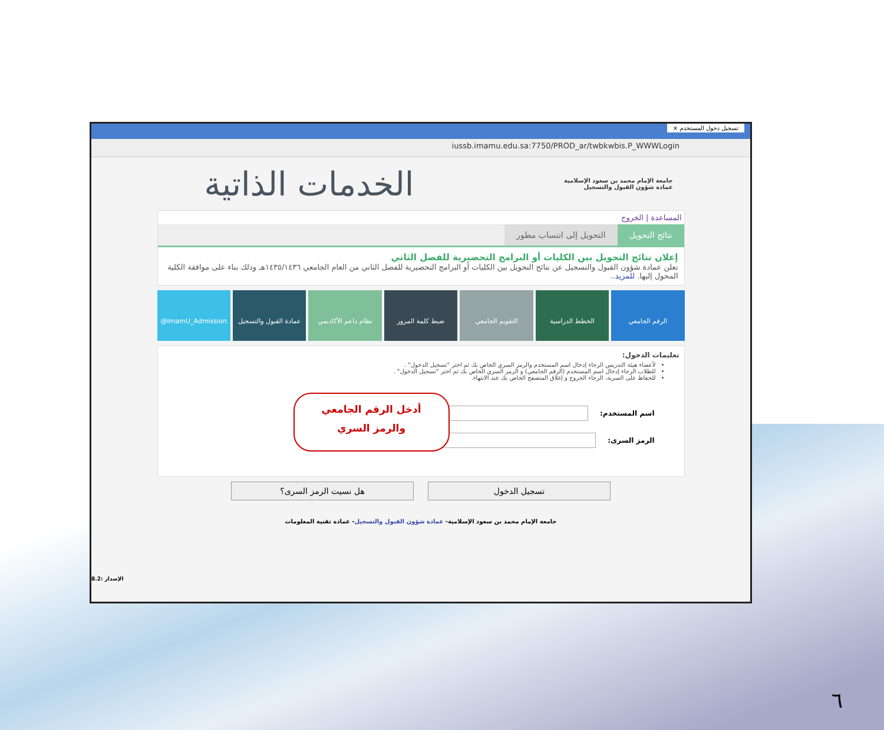تسجيل دخول المستخدم ×
iussb.imamu.edu.sa:7750/PROD_ar/twbkwbis.P_WWWLogin
جامعة الإمام محمد بن سعود الإسلامية
عمادة شؤون القبول والتسجيل
الخدمات الذاتية
المساعدة | الخروج
نتائج التحويل التحويل إلى انتساب مطور
إعلان نتائج التحويل بين الكليات أو البرامج التحضيرية للفصل الثاني
تعلن عمادة شؤون القبول والتسجيل عن نتائج التحويل بين الكليات أو البرامج التحضيرية للفصل الثاني من العام الجامعي ١٤٣٥/١٤٣٦هـ وذلك بناء على موافقة الكلية المحول إليها. للمزيد..
الرقم الجامعي الخطط الدراسية التقويم الجامعي ضبط كلمة المرور نظام داعم الأكاديمي عمادة القبول والتسجيل ImamU_Admission@
تعليمات الدخول:
لأعضاء هيئة التدريس الرجاء إدخال اسم المستخدم والرمز السري الخاص بك ثم اختر "تسجيل الدخول" .
للطلاب الرجاء إدخال اسم المستخدم (الرقم الجامعي) و الرمز السري الخاص بك ثم اختر "تسجيل الدخول" .
للحفاظ على السرية، الرجاء الخروج و إغلاق المتصفح الخاص بك عند الانتهاء.
اسم المستخدم:
الرمز السرى:
أدخل الرقم الجامعي
والرمز السري
تسجيل الدخول هل نسيت الرمز السرى؟
جامعة الإمام محمد بن سعود الإسلامية- عمادة شؤون القبول والتسجيل- عمادة تقنية المعلومات
8.2: الإصدار
٦